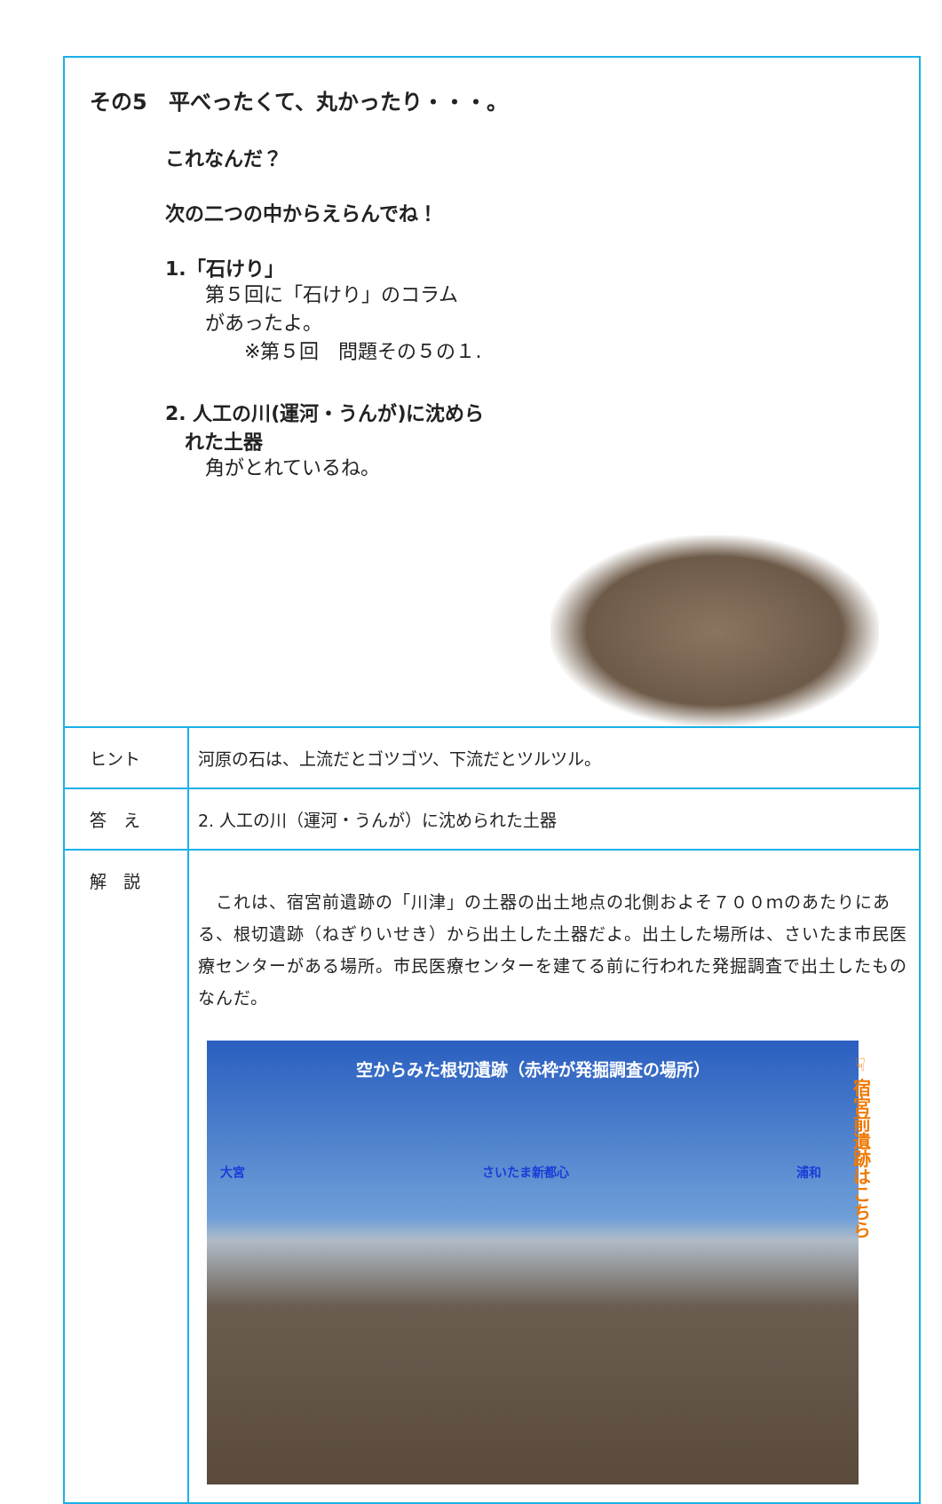| その5 平べったくて、丸かったり・・・。 これなんだ？ 次の二つの中からえらんでね！ 1.「石けり」 第５回に「石けり」のコラム があったよ。 ※第５回 問題その５の１. 2. 人工の川(運河・うんが)に沈めら れた土器 角がとれているね。 | |
| ヒント | 河原の石は、上流だとゴツゴツ、下流だとツルツル。 |
| 答 え | 2. 人工の川（運河・うんが）に沈められた土器 |
| 解 説 | これは、宿宮前遺跡の「川津」の土器の出土地点の北側およそ７００ｍのあたりにある、根切遺跡（ねぎりいせき）から出土した土器だよ。出土した場所は、さいたま市民医療センターがある場所。市民医療センターを建てる前に行われた発掘調査で出土したものなんだ。 空からみた根切遺跡（赤枠が発掘調査の場所） 大宮 さいたま新都心 浦和 |
☞ 宿宮前遺跡はこちら